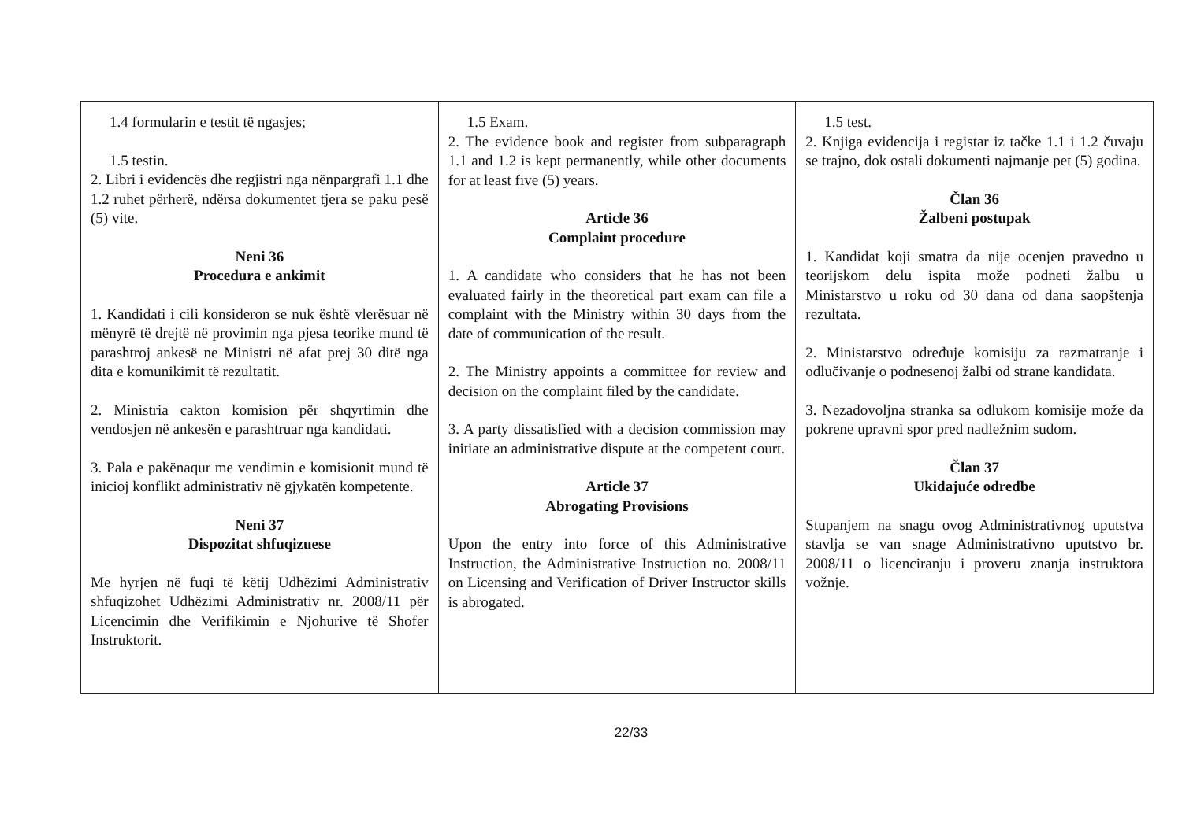| 1.4 formularin e testit të ngasjes; 1.5 testin. 2. Libri i evidencës dhe regjistri nga nënpargrafi 1.1 dhe 1.2 ruhet përherë, ndërsa dokumentet tjera se paku pesë (5) vite. Neni 36 Procedura e ankimit 1. Kandidati i cili konsideron se nuk është vlerësuar në mënyrë të drejtë në provimin nga pjesa teorike mund të parashtroj ankesë ne Ministri në afat prej 30 ditë nga dita e komunikimit të rezultatit. 2. Ministria cakton komision për shqyrtimin dhe vendosjen në ankesën e parashtruar nga kandidati. 3. Pala e pakënaqur me vendimin e komisionit mund të inicioj konflikt administrativ në gjykatën kompetente. Neni 37 Dispozitat shfuqizuese Me hyrjen në fuqi të këtij Udhëzimi Administrativ shfuqizohet Udhëzimi Administrativ nr. 2008/11 për Licencimin dhe Verifikimin e Njohurive të Shofer Instruktorit. | 1.5 Exam. 2. The evidence book and register from subparagraph 1.1 and 1.2 is kept permanently, while other documents for at least five (5) years. Article 36 Complaint procedure 1. A candidate who considers that he has not been evaluated fairly in the theoretical part exam can file a complaint with the Ministry within 30 days from the date of communication of the result. 2. The Ministry appoints a committee for review and decision on the complaint filed by the candidate. 3. A party dissatisfied with a decision commission may initiate an administrative dispute at the competent court. Article 37 Abrogating Provisions Upon the entry into force of this Administrative Instruction, the Administrative Instruction no. 2008/11 on Licensing and Verification of Driver Instructor skills is abrogated. | 1.5 test. 2. Knjiga evidencija i registar iz tačke 1.1 i 1.2 čuvaju se trajno, dok ostali dokumenti najmanje pet (5) godina. Član 36 Žalbeni postupak 1. Kandidat koji smatra da nije ocenjen pravedno u teorijskom delu ispita može podneti žalbu u Ministarstvo u roku od 30 dana od dana saopštenja rezultata. 2. Ministarstvo određuje komisiju za razmatranje i odlučivanje o podnesenoj žalbi od strane kandidata. 3. Nezadovoljna stranka sa odlukom komisije može da pokrene upravni spor pred nadležnim sudom. Član 37 Ukidajuće odredbe Stupanjem na snagu ovog Administrativnog uputstva stavlja se van snage Administrativno uputstvo br. 2008/11 o licenciranju i proveru znanja instruktora vožnje. |
22/33